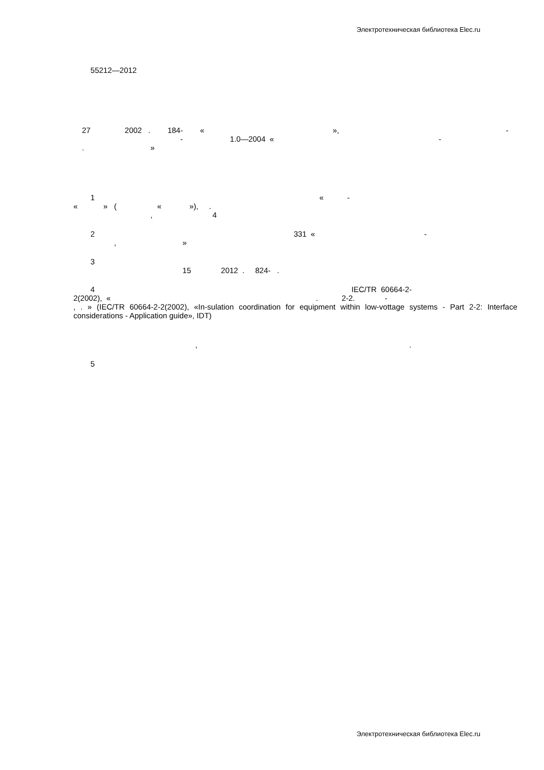Электротехническая библиотека Elec.ru
55212—2012
27 2002 . 184- « », -
- 1.0—2004 « -
. »
1 « -
« » ( « »), .
, 4
2 331 « -
, »
3
15 2012 . 824- .
4 IEC/TR 60664-2-
2(2002), « . 2-2. -
, . » (IEC/TR 60664-2-2(2002), «In-sulation coordination for equipment within low-vottage systems - Part 2-2: Interface considerations - Application guide», IDT)
, .
5
Электротехническая библиотека Elec.ru